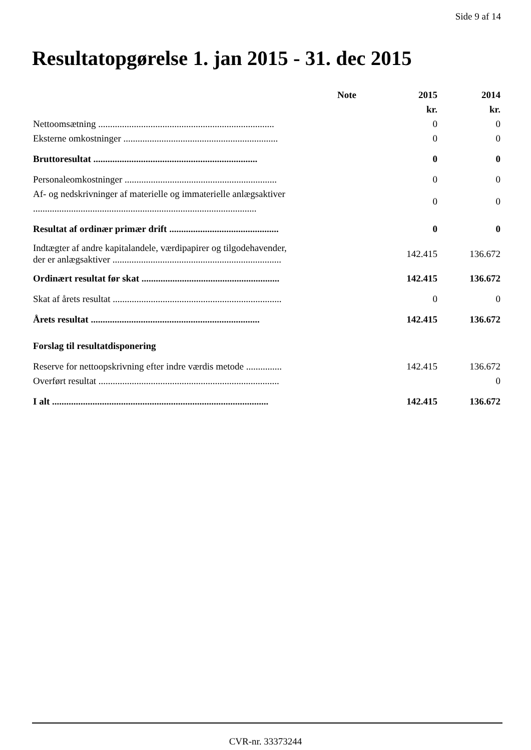Side 9 af 14
Resultatopgørelse 1. jan 2015 - 31. dec 2015
| | Note | 2015 | 2014 |
| | | kr. | kr. |
| Nettoomsætning .......................................................................... | | 0 | 0 |
| Eksterne omkostninger ................................................................. | | 0 | 0 |
| Bruttoresultat ..................................................................... | | 0 | 0 |
| Personaleomkostninger ................................................................ | | 0 | 0 |
| Af- og nedskrivninger af materielle og immaterielle anlægsaktiver .............................................................................................. | | 0 | 0 |
| Resultat af ordinær primær drift .............................................. | | 0 | 0 |
| Indtægter af andre kapitalandele, værdipapirer og tilgodehavender, der er anlægsaktiver ....................................................................... | | 142.415 | 136.672 |
| Ordinært resultat før skat .......................................................... | | 142.415 | 136.672 |
| Skat af årets resultat ....................................................................... | | 0 | 0 |
| Årets resultat ....................................................................... | | 142.415 | 136.672 |
| Forslag til resultatdisponering | | | |
| Reserve for nettoopskrivning efter indre værdis metode ............... | | 142.415 | 136.672 |
| Overført resultat ............................................................................ | | | 0 |
| I alt ........................................................................................... | | 142.415 | 136.672 |
CVR-nr. 33373244